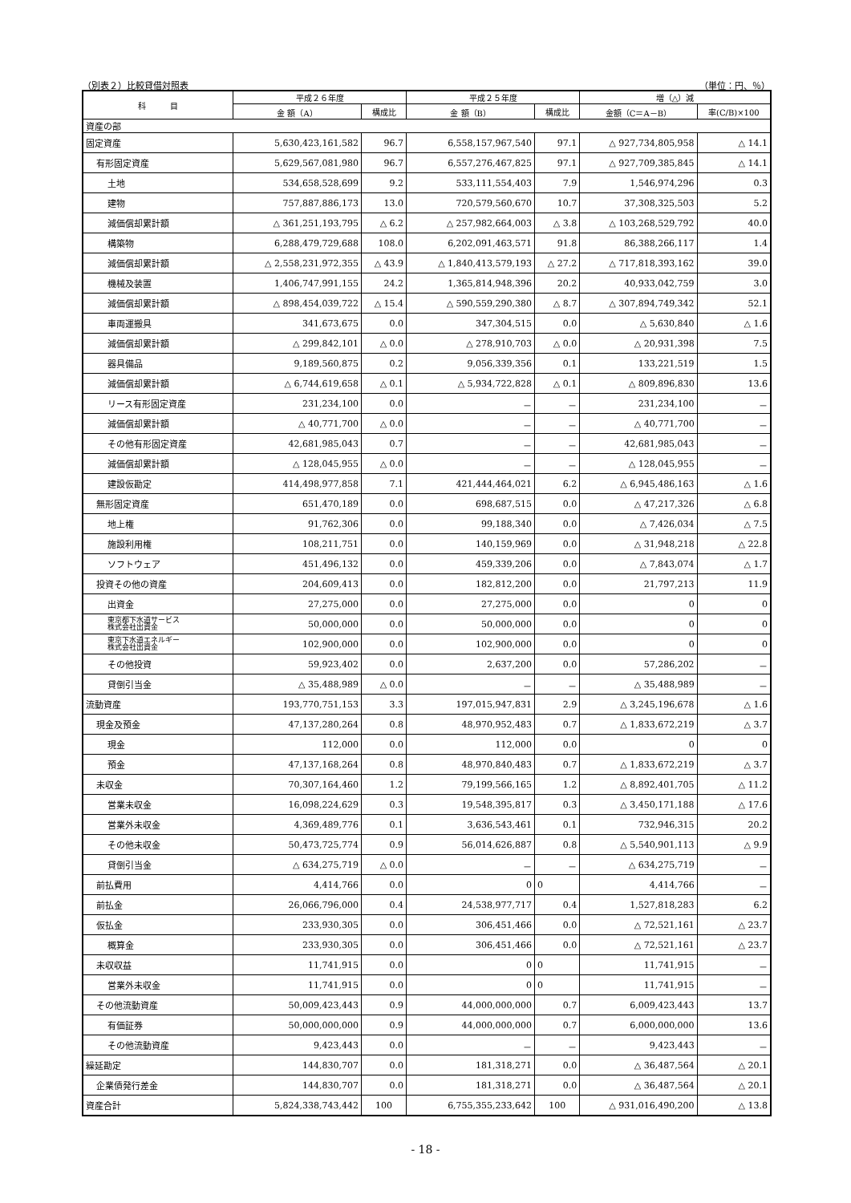（別表２）比較貸借対照表 （単位：円、％）
| 科 目 | 平成２６年度 | | 平成２５年度 | | 増（△）減 | |
| --- | --- | --- | --- | --- | --- | --- |
| | 金 額（A） | 構成比 | 金 額（B） | 構成比 | 金額（C＝A－B） | 率(C/B)×100 |
| 資産の部 | | | | | | |
| 固定資産 | 5,630,423,161,582 | 96.7 | 6,558,157,967,540 | 97.1 | △ 927,734,805,958 | △ 14.1 |
| 有形固定資産 | 5,629,567,081,980 | 96.7 | 6,557,276,467,825 | 97.1 | △ 927,709,385,845 | △ 14.1 |
| 土地 | 534,658,528,699 | 9.2 | 533,111,554,403 | 7.9 | 1,546,974,296 | 0.3 |
| 建物 | 757,887,886,173 | 13.0 | 720,579,560,670 | 10.7 | 37,308,325,503 | 5.2 |
| 減価償却累計額 | △ 361,251,193,795 | △ 6.2 | △ 257,982,664,003 | △ 3.8 | △ 103,268,529,792 | 40.0 |
| 構築物 | 6,288,479,729,688 | 108.0 | 6,202,091,463,571 | 91.8 | 86,388,266,117 | 1.4 |
| 減価償却累計額 | △ 2,558,231,972,355 | △ 43.9 | △ 1,840,413,579,193 | △ 27.2 | △ 717,818,393,162 | 39.0 |
| 機械及装置 | 1,406,747,991,155 | 24.2 | 1,365,814,948,396 | 20.2 | 40,933,042,759 | 3.0 |
| 減価償却累計額 | △ 898,454,039,722 | △ 15.4 | △ 590,559,290,380 | △ 8.7 | △ 307,894,749,342 | 52.1 |
| 車両運搬具 | 341,673,675 | 0.0 | 347,304,515 | 0.0 | △ 5,630,840 | △ 1.6 |
| 減価償却累計額 | △ 299,842,101 | △ 0.0 | △ 278,910,703 | △ 0.0 | △ 20,931,398 | 7.5 |
| 器具備品 | 9,189,560,875 | 0.2 | 9,056,339,356 | 0.1 | 133,221,519 | 1.5 |
| 減価償却累計額 | △ 6,744,619,658 | △ 0.1 | △ 5,934,722,828 | △ 0.1 | △ 809,896,830 | 13.6 |
| リース有形固定資産 | 231,234,100 | 0.0 | － | － | 231,234,100 | － |
| 減価償却累計額 | △ 40,771,700 | △ 0.0 | － | － | △ 40,771,700 | － |
| その他有形固定資産 | 42,681,985,043 | 0.7 | － | － | 42,681,985,043 | － |
| 減価償却累計額 | △ 128,045,955 | △ 0.0 | － | － | △ 128,045,955 | － |
| 建設仮勘定 | 414,498,977,858 | 7.1 | 421,444,464,021 | 6.2 | △ 6,945,486,163 | △ 1.6 |
| 無形固定資産 | 651,470,189 | 0.0 | 698,687,515 | 0.0 | △ 47,217,326 | △ 6.8 |
| 地上権 | 91,762,306 | 0.0 | 99,188,340 | 0.0 | △ 7,426,034 | △ 7.5 |
| 施設利用権 | 108,211,751 | 0.0 | 140,159,969 | 0.0 | △ 31,948,218 | △ 22.8 |
| ソフトウェア | 451,496,132 | 0.0 | 459,339,206 | 0.0 | △ 7,843,074 | △ 1.7 |
| 投資その他の資産 | 204,609,413 | 0.0 | 182,812,200 | 0.0 | 21,797,213 | 11.9 |
| 出資金 | 27,275,000 | 0.0 | 27,275,000 | 0.0 | 0 | 0 |
| 東京都下水道サービス 株式会社出資金 | 50,000,000 | 0.0 | 50,000,000 | 0.0 | 0 | 0 |
| 東京下水道エネルギー 株式会社出資金 | 102,900,000 | 0.0 | 102,900,000 | 0.0 | 0 | 0 |
| その他投資 | 59,923,402 | 0.0 | 2,637,200 | 0.0 | 57,286,202 | － |
| 貸倒引当金 | △ 35,488,989 | △ 0.0 | － | － | △ 35,488,989 | － |
| 流動資産 | 193,770,751,153 | 3.3 | 197,015,947,831 | 2.9 | △ 3,245,196,678 | △ 1.6 |
| 現金及預金 | 47,137,280,264 | 0.8 | 48,970,952,483 | 0.7 | △ 1,833,672,219 | △ 3.7 |
| 現金 | 112,000 | 0.0 | 112,000 | 0.0 | 0 | 0 |
| 預金 | 47,137,168,264 | 0.8 | 48,970,840,483 | 0.7 | △ 1,833,672,219 | △ 3.7 |
| 未収金 | 70,307,164,460 | 1.2 | 79,199,566,165 | 1.2 | △ 8,892,401,705 | △ 11.2 |
| 営業未収金 | 16,098,224,629 | 0.3 | 19,548,395,817 | 0.3 | △ 3,450,171,188 | △ 17.6 |
| 営業外未収金 | 4,369,489,776 | 0.1 | 3,636,543,461 | 0.1 | 732,946,315 | 20.2 |
| その他未収金 | 50,473,725,774 | 0.9 | 56,014,626,887 | 0.8 | △ 5,540,901,113 | △ 9.9 |
| 貸倒引当金 | △ 634,275,719 | △ 0.0 | － | － | △ 634,275,719 | － |
| 前払費用 | 4,414,766 | 0.0 | 0 | 0 | 4,414,766 | － |
| 前払金 | 26,066,796,000 | 0.4 | 24,538,977,717 | 0.4 | 1,527,818,283 | 6.2 |
| 仮払金 | 233,930,305 | 0.0 | 306,451,466 | 0.0 | △ 72,521,161 | △ 23.7 |
| 概算金 | 233,930,305 | 0.0 | 306,451,466 | 0.0 | △ 72,521,161 | △ 23.7 |
| 未収収益 | 11,741,915 | 0.0 | 0 | 0 | 11,741,915 | － |
| 営業外未収金 | 11,741,915 | 0.0 | 0 | 0 | 11,741,915 | － |
| その他流動資産 | 50,009,423,443 | 0.9 | 44,000,000,000 | 0.7 | 6,009,423,443 | 13.7 |
| 有価証券 | 50,000,000,000 | 0.9 | 44,000,000,000 | 0.7 | 6,000,000,000 | 13.6 |
| その他流動資産 | 9,423,443 | 0.0 | － | － | 9,423,443 | － |
| 繰延勘定 | 144,830,707 | 0.0 | 181,318,271 | 0.0 | △ 36,487,564 | △ 20.1 |
| 企業債発行差金 | 144,830,707 | 0.0 | 181,318,271 | 0.0 | △ 36,487,564 | △ 20.1 |
| 資産合計 | 5,824,338,743,442 | 100 | 6,755,355,233,642 | 100 | △ 931,016,490,200 | △ 13.8 |
- 18 -